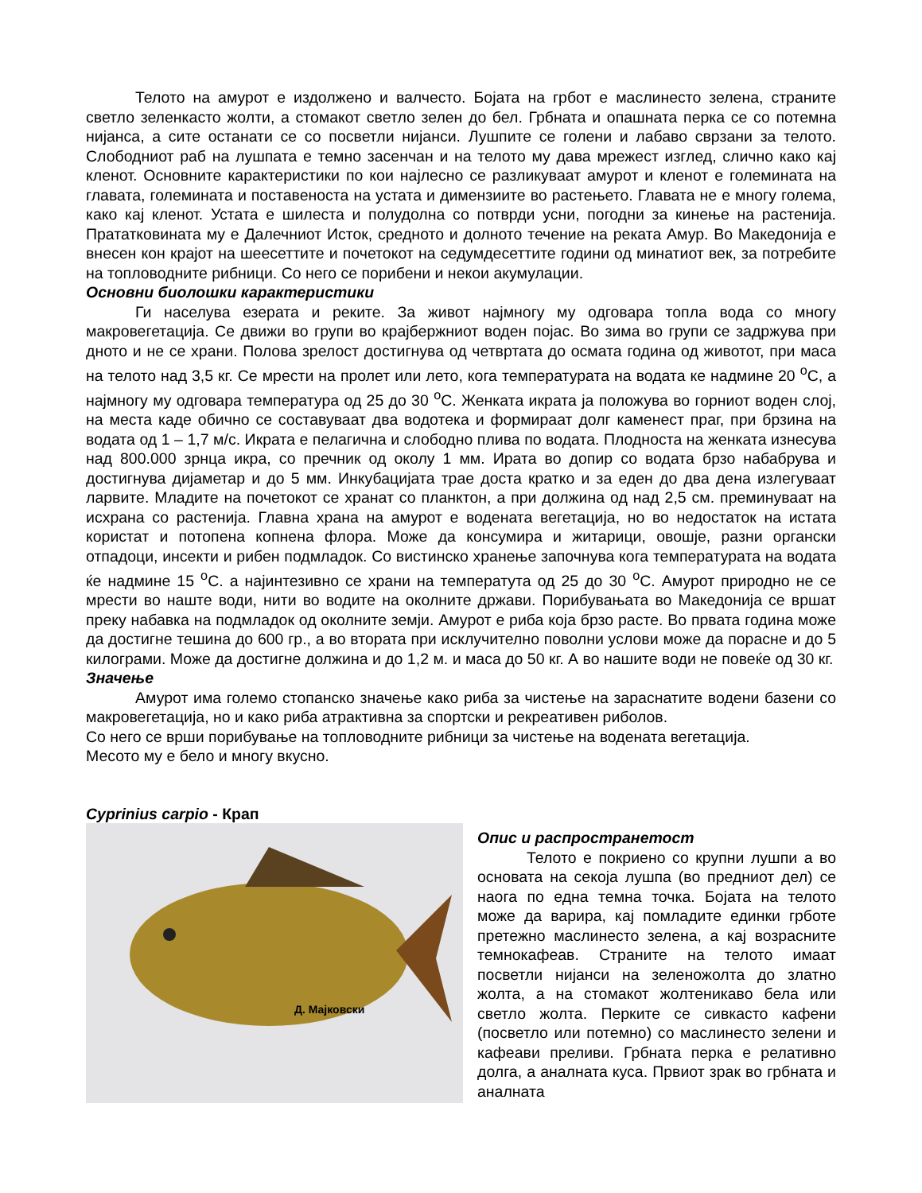Телото на амурот е издолжено и валчесто. Бојата на грбот е маслинесто зелена, страните светло зеленкасто жолти, а стомакот светло зелен до бел. Грбната и опашната перка се со потемна нијанса, а сите останати се со посветли нијанси. Лушпите се голени и лабаво сврзани за телото. Слободниот раб на лушпата е темно засенчан и на телото му дава мрежест изглед, слично како кај кленот. Основните карактеристики по кои најлесно се разликуваат амурот и кленот е големината на главата, големината и поставеноста на устата и димензиите во растењето. Главата не е многу голема, како кај кленот. Устата е шилеста и полудолна со потврди усни, погодни за кинење на растенија. Прататковината му е Далечниот Исток, средното и долното течение на реката Амур. Во Македонија е внесен кон крајот на шеесеттите и почетокот на седумдесеттите години од минатиот век, за потребите на топловодните рибници. Со него се порибени и некои акумулации.
Основни биолошки карактеристики
Ги населува езерата и реките. За живот најмногу му одговара топла вода со многу макровегетација. Се движи во групи во крајбержниот воден појас. Во зима во групи се задржува при дното и не се храни. Полова зрелост достигнува од четвртата до осмата година од животот, при маса на телото над 3,5 кг. Се мрести на пролет или лето, кога температурата на водата ке надмине 20 <sup>o</sup>C, а најмногу му одговара температура од 25 до 30 <sup>o</sup>C. Женката икрата ја положува во горниот воден слој, на места каде обично се составуваат два водотека и формираат долг каменест праг, при брзина на водата од 1 – 1,7 м/с. Икрата е пелагична и слободно плива по водата. Плодноста на женката изнесува над 800.000 зрнца икра, со пречник од околу 1 мм. Ирата во допир со водата брзо набабрува и достигнува дијаметар и до 5 мм. Инкубацијата трае доста кратко и за еден до два дена излегуваат ларвите. Младите на почетокот се хранат со планктон, а при должина од над 2,5 см. преминуваат на исхрана со растенија. Главна храна на амурот е водената вегетација, но во недостаток на истата користат и потопена копнена флора. Може да консумира и житарици, овошје, разни органски отпадоци, инсекти и рибен подмладок. Со вистинско хранење започнува кога температурата на водата ќе надмине 15 <sup>o</sup>C. а најинтезивно се храни на температута од 25 до 30 <sup>o</sup>C. Амурот природно не се мрести во наште води, нити во водите на околните држави. Порибувањата во Македонија се вршат преку набавка на подмладок од околните земји. Амурот е риба која брзо расте. Во првата година може да достигне тешина до 600 гр., а во втората при исклучително поволни услови може да порасне и до 5 килограми. Може да достигне должина и до 1,2 м. и маса до 50 кг. А во нашите води не повеќе од 30 кг.
Значење
Амурот има големо стопанско значење како риба за чистење на зараснатите водени базени со макровегетација, но и како риба атрактивна за спортски и рекреативен риболов.
Со него се врши порибување на топловодните рибници за чистење на водената вегетација.
Месото му е бело и многу вкусно.
Cyprinius carpio - Крап
Д. Мајковски
Опис и распространетост
Телото е покриено со крупни лушпи а во основата на секоја лушпа (во предниот дел) се наога по една темна точка. Бојата на телото може да варира, кај помладите единки грботе претежно маслинесто зелена, а кај возрасните темнокафеав. Страните на телото имаат посветли нијанси на зеленожолта до златно жолта, а на стомакот жолтеникаво бела или светло жолта. Перките се сивкасто кафени (посветло или потемно) со маслинесто зелени и кафеави преливи. Грбната перка е релативно долга, а аналната куса. Првиот зрак во грбната и аналната